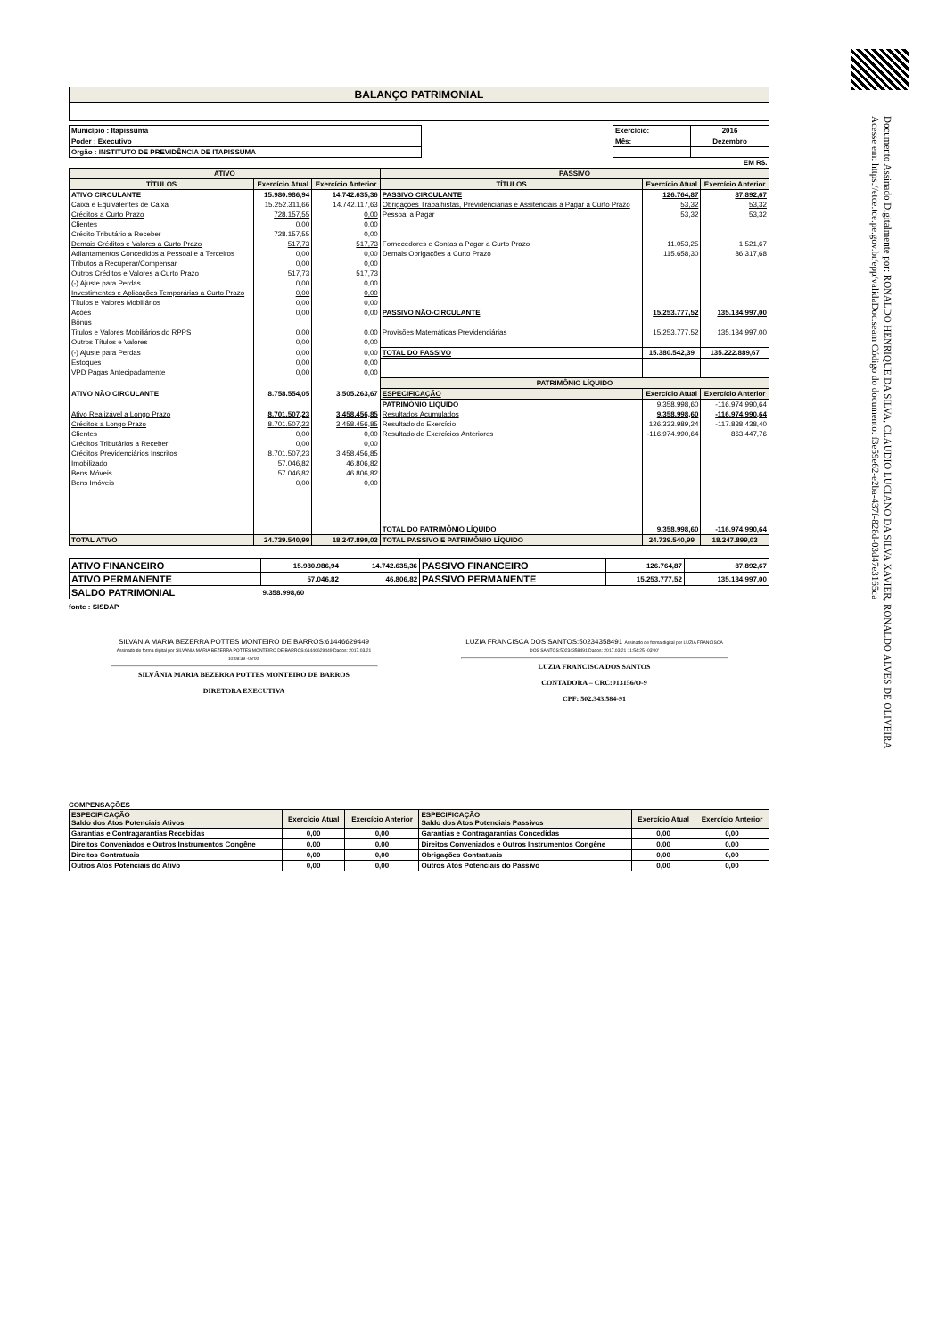Documento Assinado Digitalmente por: RONALDO HENRIQUE DA SILVA, CLAUDIO LUCIANO DA SILVA XAVIER, RONALDO ALVES DE OLIVEIRA
Acesse em: https://etce.tce.pe.gov.br/epp/validaDoc.seam Código do documento: f3e59e62-e2ba-437f-828d-03d47e3165ca
| BALANÇO PATRIMONIAL |
| Município : Itapissuma | | Exercício: | 2016 |
| Poder : Executivo | | Mês: | Dezembro |
| Orgão : INSTITUTO DE PREVIDÊNCIA DE ITAPISSUMA | | | |
| EM R$. | | | |
| ATIVO | | | PASSIVO | | |
| --- | --- | --- | --- | --- | --- |
| TÍTULOS | Exercício Atual | Exercício Anterior | TÍTULOS | Exercício Atual | Exercício Anterior |
| ATIVO CIRCULANTE | 15.980.986,94 | 14.742.635,36 | PASSIVO CIRCULANTE | 126.764,87 | 87.892,67 |
| Caixa e Equivalentes de Caixa | 15.252.311,66 | 14.742.117,63 | Obrigações Trabalhistas, Previdênciárias e Assitenciais a Pagar a Curto Prazo | 53,32 | 53,32 |
| Créditos a Curto Prazo | 728.157,55 | 0,00 | Pessoal a Pagar | 53,32 | 53,32 |
| Clientes | 0,00 | 0,00 | | | |
| Crédito Tributário a Receber | 728.157,55 | 0,00 | | | |
| Demais Créditos e Valores a Curto Prazo | 517,73 | 517,73 | Fornecedores e Contas a Pagar a Curto Prazo | 11.053,25 | 1.521,67 |
| Adiantamentos Concedidos a Pessoal e a Terceiros | 0,00 | 0,00 | Demais Obrigações a Curto Prazo | 115.658,30 | 86.317,68 |
| Tributos a Recuperar/Compensar | 0,00 | 0,00 | | | |
| Outros Créditos e Valores a Curto Prazo | 517,73 | 517,73 | | | |
| (-) Ajuste para Perdas | 0,00 | 0,00 | | | |
| Investimentos e Aplicações Temporárias a Curto Prazo | 0,00 | 0,00 | | | |
| Títulos e Valores Mobiliários | 0,00 | 0,00 | | | |
| Ações | 0,00 | 0,00 | PASSIVO NÃO-CIRCULANTE | 15.253.777,52 | 135.134.997,00 |
| Bônus | | | | | |
| Titulos e Valores Mobiliários do RPPS | 0,00 | 0,00 | Provisões Matemáticas Previdenciárias | 15.253.777,52 | 135.134.997,00 |
| Outros Títulos e Valores | 0,00 | 0,00 | | | |
| (-) Ajuste para Perdas | 0,00 | 0,00 | TOTAL DO PASSIVO | 15.380.542,39 | 135.222.889,67 |
| Estoques | 0,00 | 0,00 | | | |
| VPD Pagas Antecipadamente | 0,00 | 0,00 | | | |
| | | | PATRIMÔNIO LÍQUIDO | | |
| ATIVO NÃO CIRCULANTE | 8.758.554,05 | 3.505.263,67 | ESPECIFICAÇÃO | Exercício Atual | Exercício Anterior |
| | | | PATRIMÔNIO LÍQUIDO | 9.358.998,60 | -116.974.990,64 |
| Ativo Realizável a Longo Prazo | 8.701.507,23 | 3.458.456,85 | Resultados Acumulados | 9.358.998,60 | -116.974.990,64 |
| Créditos a Longo Prazo | 8.701.507,23 | 3.458.456,85 | Resultado do Exercício | 126.333.989,24 | -117.838.438,40 |
| Clientes | 0,00 | 0,00 | Resultado de Exercícios Anteriores | -116.974.990,64 | 863.447,76 |
| Créditos Tributários a Receber | 0,00 | 0,00 | | | |
| Créditos Previdenciários Inscritos | 8.701.507,23 | 3.458.456,85 | | | |
| Imobilizado | 57.046,82 | 46.806,82 | | | |
| Bens Móveis | 57.046,82 | 46.806,82 | | | |
| Bens Imóveis | 0,00 | 0,00 | | | |
| | | | TOTAL DO PATRIMÔNIO LÍQUIDO | 9.358.998,60 | -116.974.990,64 |
| TOTAL ATIVO | 24.739.540,99 | 18.247.899,03 | TOTAL PASSIVO E PATRIMÔNIO LÍQUIDO | 24.739.540,99 | 18.247.899,03 |
| ATIVO FINANCEIRO | 15.980.986,94 | 14.742.635,36 | PASSIVO FINANCEIRO | 126.764,87 | 87.892,67 |
| ATIVO PERMANENTE | 57.046,82 | 46.806,82 | PASSIVO PERMANENTE | 15.253.777,52 | 135.134.997,00 |
| SALDO PATRIMONIAL | 9.358.998,60 | | | | |
fonte : SISDAP
SILVANIA MARIA BEZERRA POTTES MONTEIRO DE BARROS:61446629449 Assinado de forma digital por SILVANIA MARIA BEZERRA POTTES MONTEIRO DE BARROS:61446629449 Dados: 2017.03.21 10:08:39 -03'00'
SILVÂNIA MARIA BEZERRA POTTES MONTEIRO DE BARROS
DIRETORA EXECUTIVA
LUZIA FRANCISCA DOS SANTOS:50234358491 Assinado de forma digital por LUZIA FRANCISCA DOS SANTOS:50234358491 Dados: 2017.03.21 11:54:25 -03'00'
LUZIA FRANCISCA DOS SANTOS
CONTADORA – CRC:013156/O-9
CPF: 502.343.584-91
COMPENSAÇÕES
| ESPECIFICAÇÃO Saldo dos Atos Potenciais Ativos | Exercício Atual | Exercício Anterior | ESPECIFICAÇÃO Saldo dos Atos Potenciais Passivos | Exercício Atual | Exercício Anterior |
| --- | --- | --- | --- | --- | --- |
| Garantias e Contragarantias Recebidas | 0,00 | 0,00 | Garantias e Contragarantias Concedidas | 0,00 | 0,00 |
| Direitos Conveniados e Outros Instrumentos Congêne | 0,00 | 0,00 | Direitos Conveniados e Outros Instrumentos Congêne | 0,00 | 0,00 |
| Direitos Contratuais | 0,00 | 0,00 | Obrigações Contratuais | 0,00 | 0,00 |
| Outros Atos Potenciais do Ativo | 0,00 | 0,00 | Outros Atos Potenciais do Passivo | 0,00 | 0,00 |